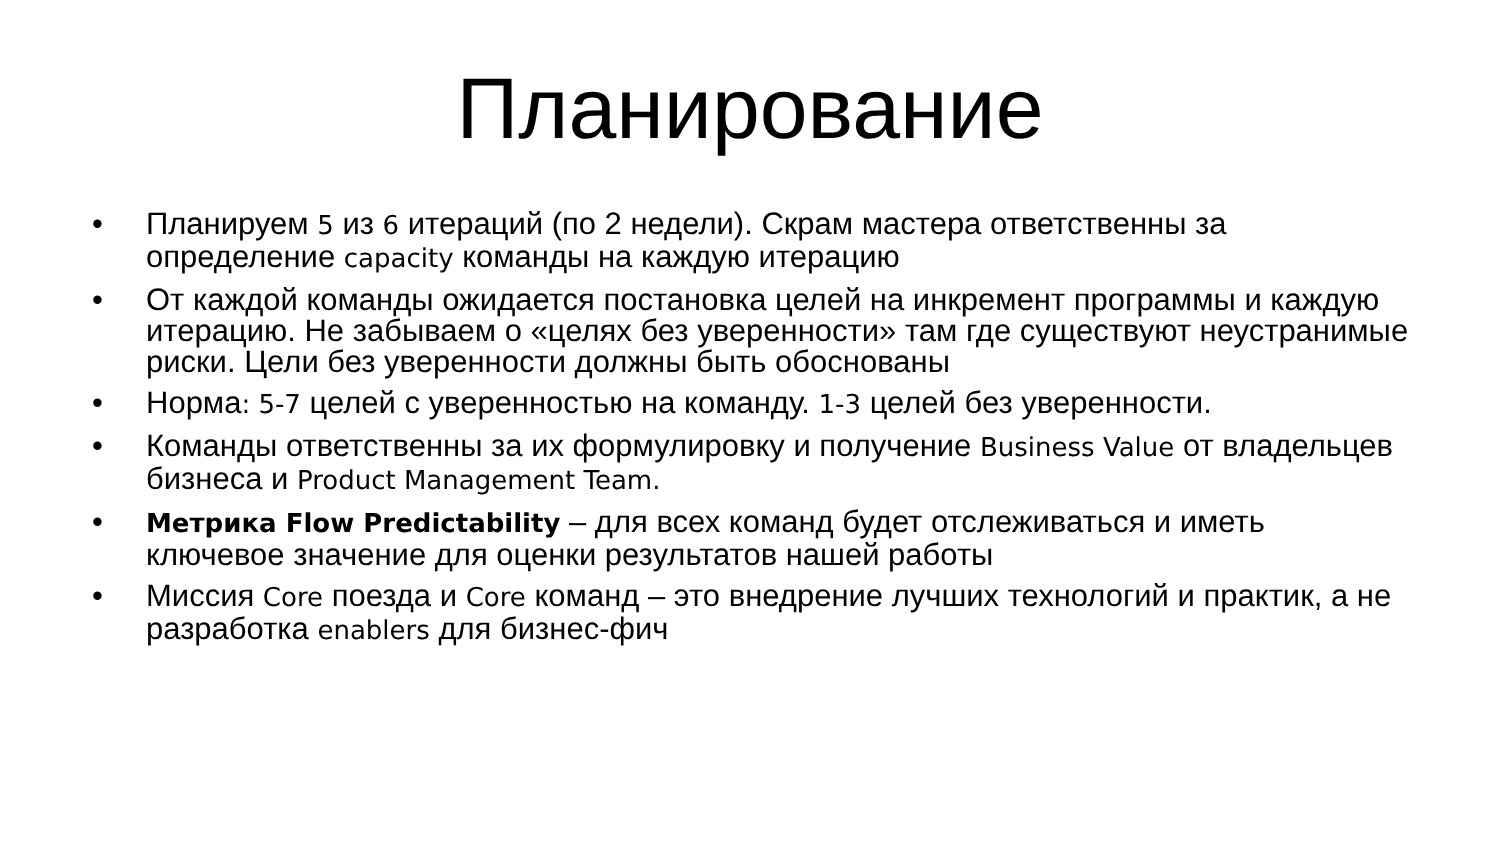Планирование
• Планируем 5 из 6 итераций (по 2 недели). Скрам мастера ответственны за определение capacity команды на каждую итерацию
• От каждой команды ожидается постановка целей на инкремент программы и каждую итерацию. Не забываем о «целях без уверенности» там где существуют неустранимые риски. Цели без уверенности должны быть обоснованы
• Норма: 5-7 целей с уверенностью на команду. 1-3 целей без уверенности.
• Команды ответственны за их формулировку и получение Business Value от владельцев бизнеса и Product Management Team.
• Метрика Flow Predictability – для всех команд будет отслеживаться и иметь ключевое значение для оценки результатов нашей работы
• Миссия Core поезда и Core команд – это внедрение лучших технологий и практик, а не разработка enablers для бизнес-фич